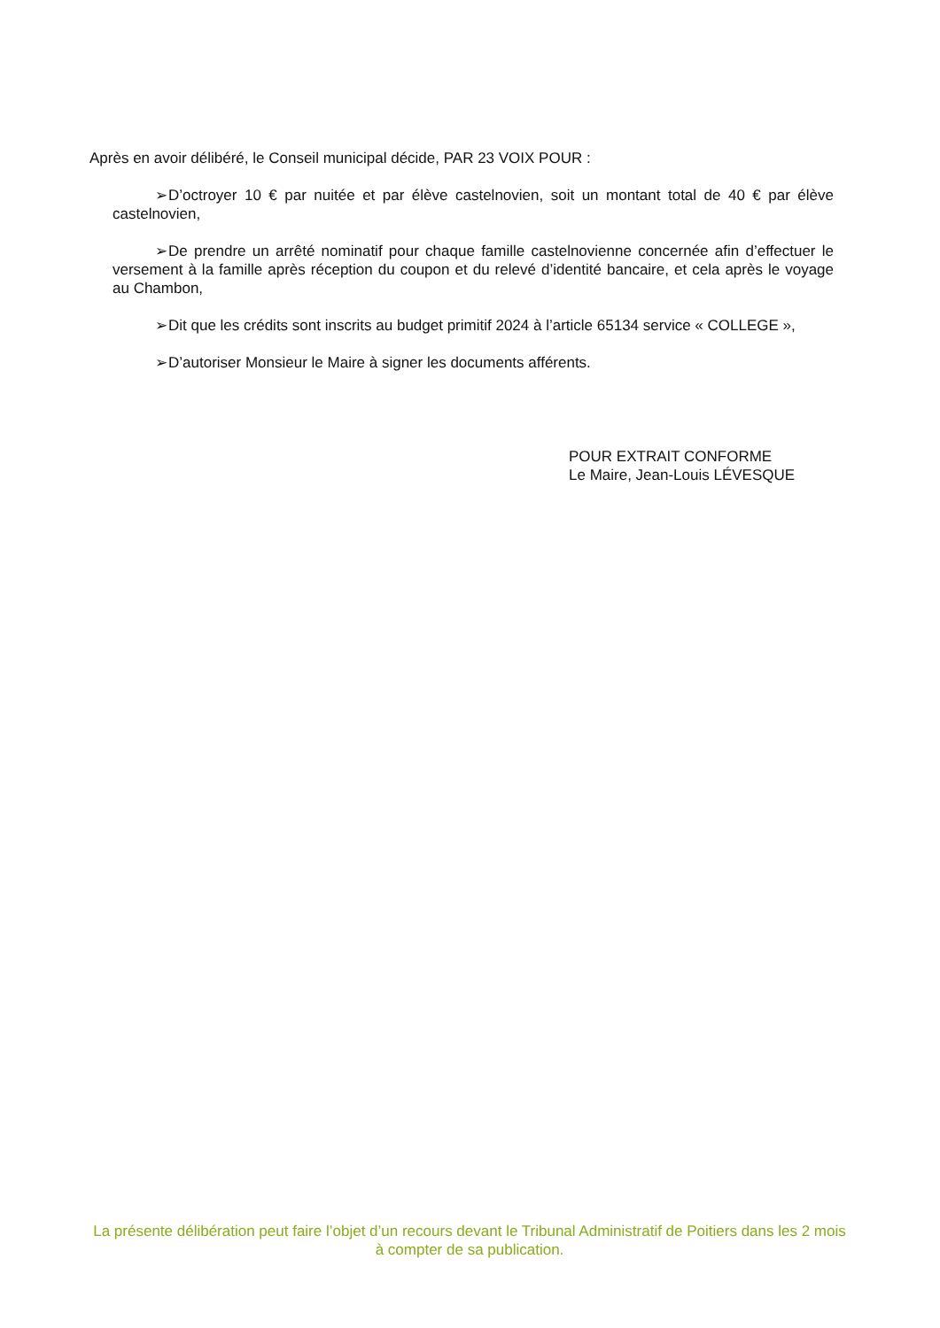Après en avoir délibéré, le Conseil municipal décide, PAR 23 VOIX POUR :
➢ D’octroyer 10 € par nuitée et par élève castelnovien, soit un montant total de 40 € par élève castelnovien,
➢ De prendre un arrêté nominatif pour chaque famille castelnovienne concernée afin d’effectuer le versement à la famille après réception du coupon et du relevé d’identité bancaire, et cela après le voyage au Chambon,
➢ Dit que les crédits sont inscrits au budget primitif 2024 à l’article 65134 service « COLLEGE »,
➢ D’autoriser Monsieur le Maire à signer les documents afférents.
POUR EXTRAIT CONFORME
Le Maire, Jean-Louis LÉVESQUE
La présente délibération peut faire l’objet d’un recours devant le Tribunal Administratif de Poitiers dans les 2 mois à compter de sa publication.